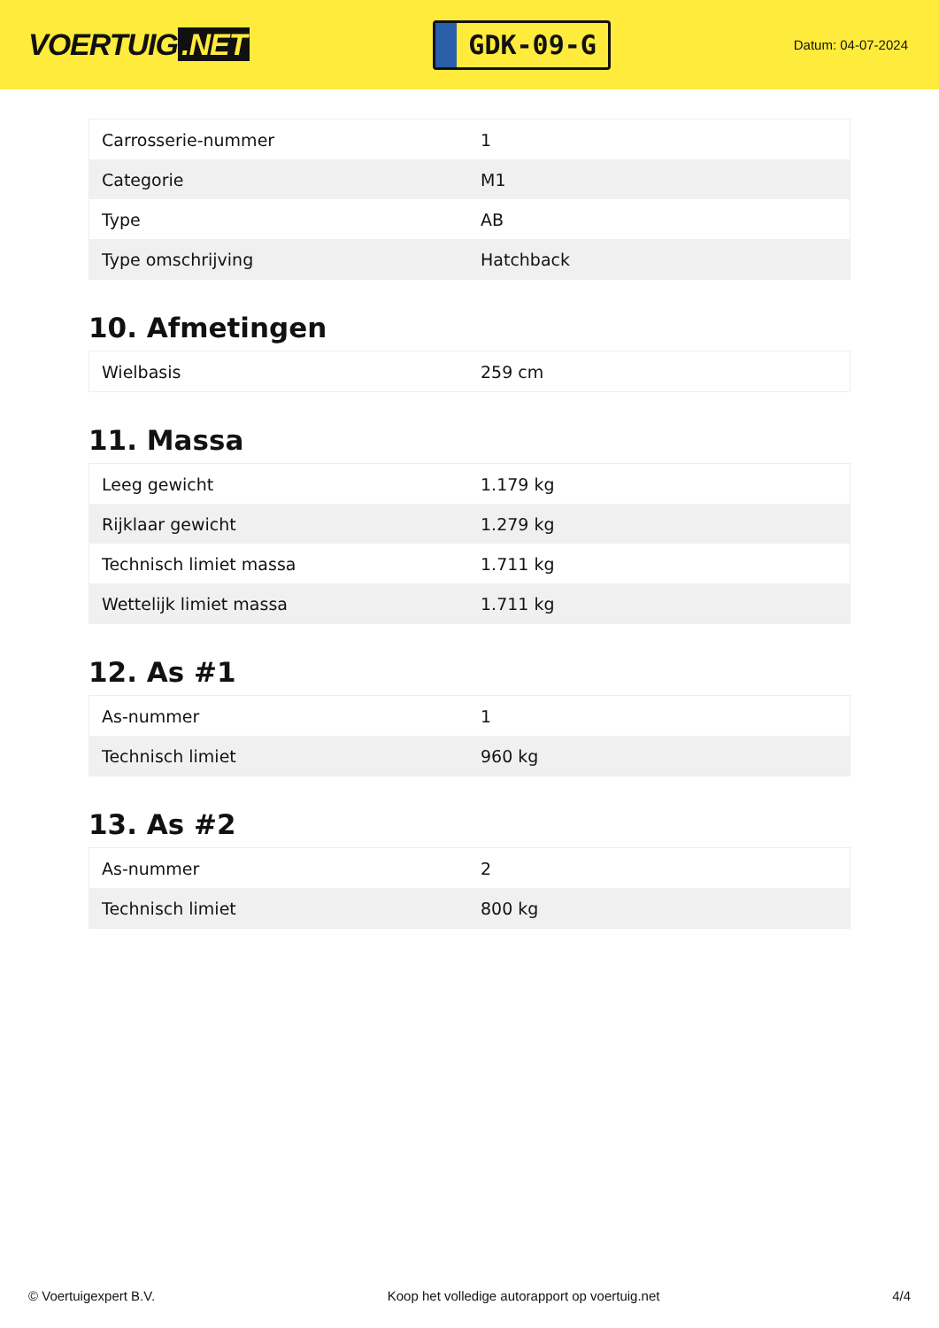VOERTUIG.NET
GDK-09-G
Datum: 04-07-2024
| Carrosserie-nummer | 1 |
| Categorie | M1 |
| Type | AB |
| Type omschrijving | Hatchback |
10. Afmetingen
| Wielbasis | 259 cm |
11. Massa
| Leeg gewicht | 1.179 kg |
| Rijklaar gewicht | 1.279 kg |
| Technisch limiet massa | 1.711 kg |
| Wettelijk limiet massa | 1.711 kg |
12. As #1
| As-nummer | 1 |
| Technisch limiet | 960 kg |
13. As #2
| As-nummer | 2 |
| Technisch limiet | 800 kg |
© Voertuigexpert B.V. Koop het volledige autorapport op voertuig.net 4/4